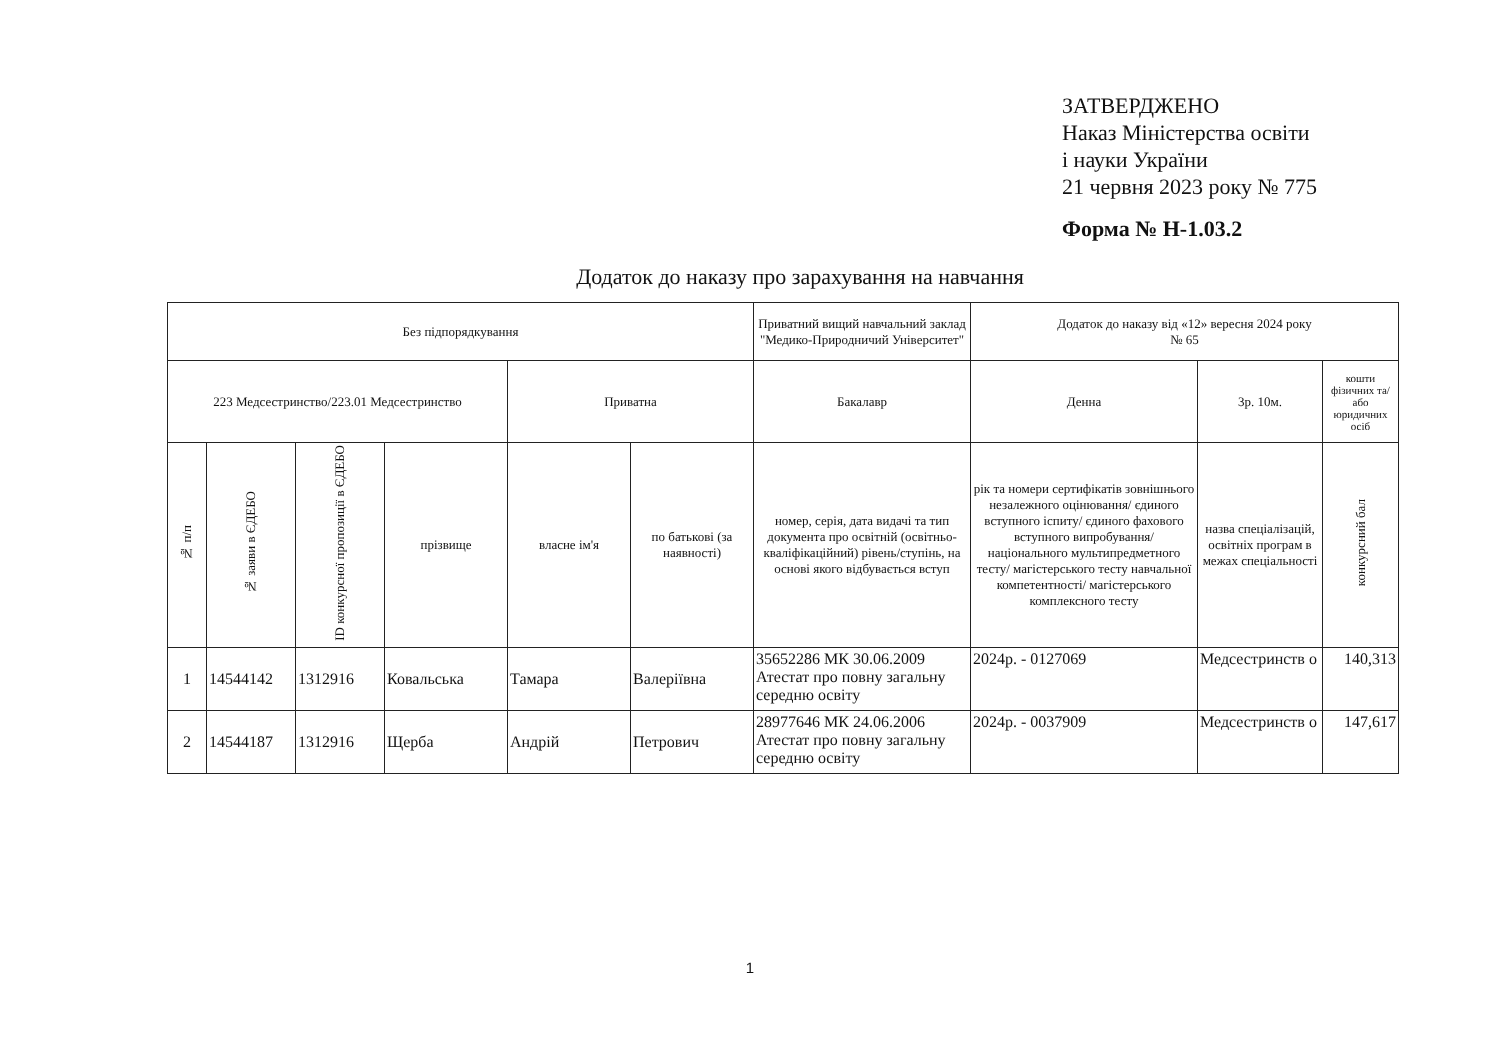ЗАТВЕРДЖЕНО
Наказ Міністерства освіти
і науки України
21 червня 2023 року № 775
Форма № Н-1.03.2
Додаток до наказу про зарахування на навчання
| Без підпорядкування | | | | | | Приватний вищий навчальний заклад "Медико-Природничий Університет" | Додаток до наказу від «12» вересня 2024 року № 65 | | |
| 223 Медсестринство/223.01 Медсестринство | | | | Приватна | | Бакалавр | Денна | 3р. 10м. | кошти фізичних та/або юридичних осіб |
| № п/п | № заяви в ЄДЕБО | ID конкурсної пропозиції в ЄДЕБО | прізвище | власне ім'я | по батькові (за наявності) | номер, серія, дата видачі та тип документа про освітній (освітньо-кваліфікаційний) рівень/ступінь, на основі якого відбувається вступ | рік та номери сертифікатів зовнішнього незалежного оцінювання/ єдиного вступного іспиту/ єдиного фахового вступного випробування/ національного мультипредметного тесту/ магістерського тесту навчальної компетентності/ магістерського комплексного тесту | назва спеціалізацій, освітніх програм в межах спеціальності | конкурсний бал |
| 1 | 14544142 | 1312916 | Ковальська | Тамара | Валеріївна | 35652286 МК 30.06.2009 Атестат про повну загальну середню освіту | 2024р. - 0127069 | Медсестринств о | 140,313 |
| 2 | 14544187 | 1312916 | Щерба | Андрій | Петрович | 28977646 МК 24.06.2006 Атестат про повну загальну середню освіту | 2024р. - 0037909 | Медсестринств о | 147,617 |
1